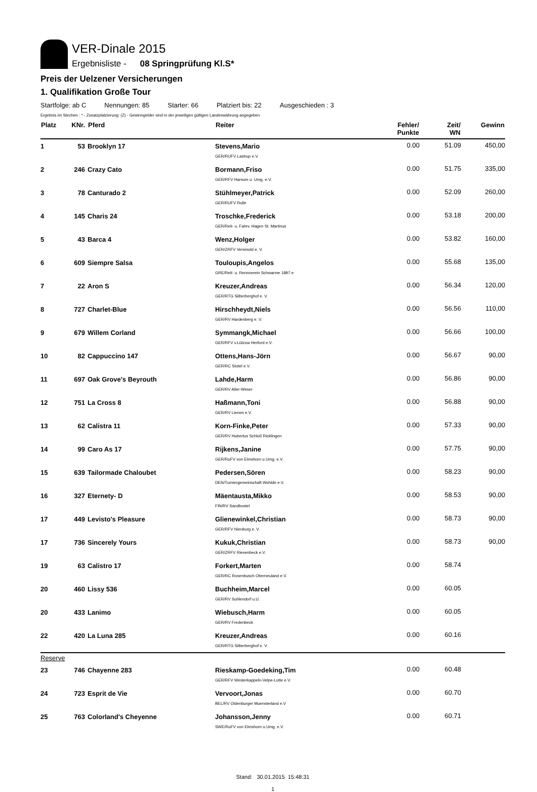VER-Dinale 2015
Ergebnisliste - 08 Springprüfung Kl.S*
Preis der Uelzener Versicherungen
1. Qualifikation Große Tour
Startfolge: ab C Nennungen: 85 Starter: 66 Platziert bis: 22 Ausgeschieden : 3
Ergebnis im Stechen : * - Zusatzplatzierung: (Z) - Gewinngelder sind in der jeweiligen gültigen Landeswährung angegeben
| Platz | KNr. | Pferd | Reiter | Fehler/ Punkte | Zeit/ WN | Gewinn |
| --- | --- | --- | --- | --- | --- | --- |
| 1 | 53 | Brooklyn 17 | Stevens,Mario GER/RUFV Lastrup e.V. | 0.00 | 51.09 | 450,00 |
| 2 | 246 | Crazy Cato | Bormann,Friso GER/RFV Harsum u. Umg. e.V. | 0.00 | 51.75 | 335,00 |
| 3 | 78 | Canturado 2 | Stühlmeyer,Patrick GER/RUFV Rulle | 0.00 | 52.09 | 260,00 |
| 4 | 145 | Charis 24 | Troschke,Frederick GER/Reit- u. Fahrv. Hagen St. Martinus | 0.00 | 53.18 | 200,00 |
| 5 | 43 | Barca 4 | Wenz,Holger GER/ZRFV Versmold e. V. | 0.00 | 53.82 | 160,00 |
| 6 | 609 | Siempre Salsa | Touloupis,Angelos GRE/Reit- u. Rennverein Schwarme 1897 e | 0.00 | 55.68 | 135,00 |
| 7 | 22 | Aron S | Kreuzer,Andreas GER/RTG Silberberghof e. V. | 0.00 | 56.34 | 120,00 |
| 8 | 727 | Charlet-Blue | Hirschheydt,Niels GER/RV Hardenberg e. V. | 0.00 | 56.56 | 110,00 |
| 9 | 679 | Willem Corland | Symmangk,Michael GER/RFV v.Lützow Herford e.V. | 0.00 | 56.66 | 100,00 |
| 10 | 82 | Cappuccino 147 | Ottens,Hans-Jörn GER/RC Stotel e.V. | 0.00 | 56.67 | 90,00 |
| 11 | 697 | Oak Grove's Beyrouth | Lahde,Harm GER/RV Aller-Weser | 0.00 | 56.86 | 90,00 |
| 12 | 751 | La Cross 8 | Haßmann,Toni GER/RV Lienen e.V. | 0.00 | 56.88 | 90,00 |
| 13 | 62 | Calistra 11 | Korn-Finke,Peter GER/RV Hubertus Schloß Ricklingen | 0.00 | 57.33 | 90,00 |
| 14 | 99 | Caro As 17 | Rijkens,Janine GER/RuFV von Elmshorn u.Umg. e.V. | 0.00 | 57.75 | 90,00 |
| 15 | 639 | Tailormade Chaloubet | Pedersen,Sören DEN/Turniergemeinschaft Wohlde e.V. | 0.00 | 58.23 | 90,00 |
| 16 | 327 | Eternety- D | Mäentausta,Mikko FIN/RV Sandbostel | 0.00 | 58.53 | 90,00 |
| 17 | 449 | Levisto's Pleasure | Glienewinkel,Christian GER/RFV Nienburg e. V. | 0.00 | 58.73 | 90,00 |
| 17 | 736 | Sincerely Yours | Kukuk,Christian GER/ZRFV Riesenbeck e.V. | 0.00 | 58.73 | 90,00 |
| 19 | 63 | Calistro 17 | Forkert,Marten GER/RC Rosenbusch Oberneuland e.V. | 0.00 | 58.74 | |
| 20 | 460 | Lissy 536 | Buchheim,Marcel GER/RV Suhlendorf u.U. | 0.00 | 60.05 | |
| 20 | 433 | Lanimo | Wiebusch,Harm GER/RV Fredenbeck | 0.00 | 60.05 | |
| 22 | 420 | La Luna 285 | Kreuzer,Andreas GER/RTG Silberberghof e. V. | 0.00 | 60.16 | |
| Reserve | | | | | | |
| 23 | 746 | Chayenne 283 | Rieskamp-Goedeking,Tim GER/RFV Westerkappeln-Velpe-Lotte e.V. | 0.00 | 60.48 | |
| 24 | 723 | Esprit de Vie | Vervoort,Jonas BEL/RV Oldenburger Muensterland e.V | 0.00 | 60.70 | |
| 25 | 763 | Colorland's Cheyenne | Johansson,Jenny SWE/RuFV von Elmshorn u.Umg. e.V. | 0.00 | 60.71 | |
Stand: 30.01.2015 15:48:31
1